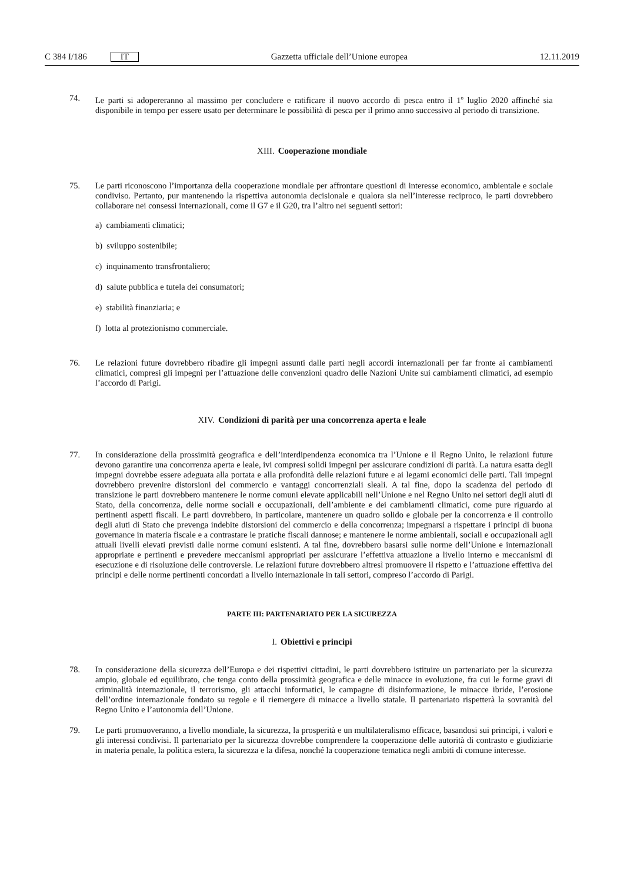C 384 I/186 IT
Gazzetta ufficiale dell’Unione europea 12.11.2019
74. Le parti si adopereranno al massimo per concludere e ratificare il nuovo accordo di pesca entro il 1<sup>o</sup> luglio 2020 affinché sia disponibile in tempo per essere usato per determinare le possibilità di pesca per il primo anno successivo al periodo di transizione.
XIII. Cooperazione mondiale
75. Le parti riconoscono l’importanza della cooperazione mondiale per affrontare questioni di interesse economico, ambientale e sociale condiviso. Pertanto, pur mantenendo la rispettiva autonomia decisionale e qualora sia nell’interesse reciproco, le parti dovrebbero collaborare nei consessi internazionali, come il G7 e il G20, tra l’altro nei seguenti settori:
a) cambiamenti climatici;
b) sviluppo sostenibile;
c) inquinamento transfrontaliero;
d) salute pubblica e tutela dei consumatori;
e) stabilità finanziaria; e
f) lotta al protezionismo commerciale.
76. Le relazioni future dovrebbero ribadire gli impegni assunti dalle parti negli accordi internazionali per far fronte ai cambiamenti climatici, compresi gli impegni per l’attuazione delle convenzioni quadro delle Nazioni Unite sui cambiamenti climatici, ad esempio l’accordo di Parigi.
XIV. Condizioni di parità per una concorrenza aperta e leale
77. In considerazione della prossimità geografica e dell’interdipendenza economica tra l’Unione e il Regno Unito, le relazioni future devono garantire una concorrenza aperta e leale, ivi compresi solidi impegni per assicurare condizioni di parità. La natura esatta degli impegni dovrebbe essere adeguata alla portata e alla profondità delle relazioni future e ai legami economici delle parti. Tali impegni dovrebbero prevenire distorsioni del commercio e vantaggi concorrenziali sleali. A tal fine, dopo la scadenza del periodo di transizione le parti dovrebbero mantenere le norme comuni elevate applicabili nell’Unione e nel Regno Unito nei settori degli aiuti di Stato, della concorrenza, delle norme sociali e occupazionali, dell’ambiente e dei cambiamenti climatici, come pure riguardo ai pertinenti aspetti fiscali. Le parti dovrebbero, in particolare, mantenere un quadro solido e globale per la concorrenza e il controllo degli aiuti di Stato che prevenga indebite distorsioni del commercio e della concorrenza; impegnarsi a rispettare i principi di buona governance in materia fiscale e a contrastare le pratiche fiscali dannose; e mantenere le norme ambientali, sociali e occupazionali agli attuali livelli elevati previsti dalle norme comuni esistenti. A tal fine, dovrebbero basarsi sulle norme dell’Unione e internazionali appropriate e pertinenti e prevedere meccanismi appropriati per assicurare l’effettiva attuazione a livello interno e meccanismi di esecuzione e di risoluzione delle controversie. Le relazioni future dovrebbero altresì promuovere il rispetto e l’attuazione effettiva dei principi e delle norme pertinenti concordati a livello internazionale in tali settori, compreso l’accordo di Parigi.
PARTE III: PARTENARIATO PER LA SICUREZZA
I. Obiettivi e principi
78. In considerazione della sicurezza dell’Europa e dei rispettivi cittadini, le parti dovrebbero istituire un partenariato per la sicurezza ampio, globale ed equilibrato, che tenga conto della prossimità geografica e delle minacce in evoluzione, fra cui le forme gravi di criminalità internazionale, il terrorismo, gli attacchi informatici, le campagne di disinformazione, le minacce ibride, l’erosione dell’ordine internazionale fondato su regole e il riemergere di minacce a livello statale. Il partenariato rispetterà la sovranità del Regno Unito e l’autonomia dell’Unione.
79. Le parti promuoveranno, a livello mondiale, la sicurezza, la prosperità e un multilateralismo efficace, basandosi sui principi, i valori e gli interessi condivisi. Il partenariato per la sicurezza dovrebbe comprendere la cooperazione delle autorità di contrasto e giudiziarie in materia penale, la politica estera, la sicurezza e la difesa, nonché la cooperazione tematica negli ambiti di comune interesse.